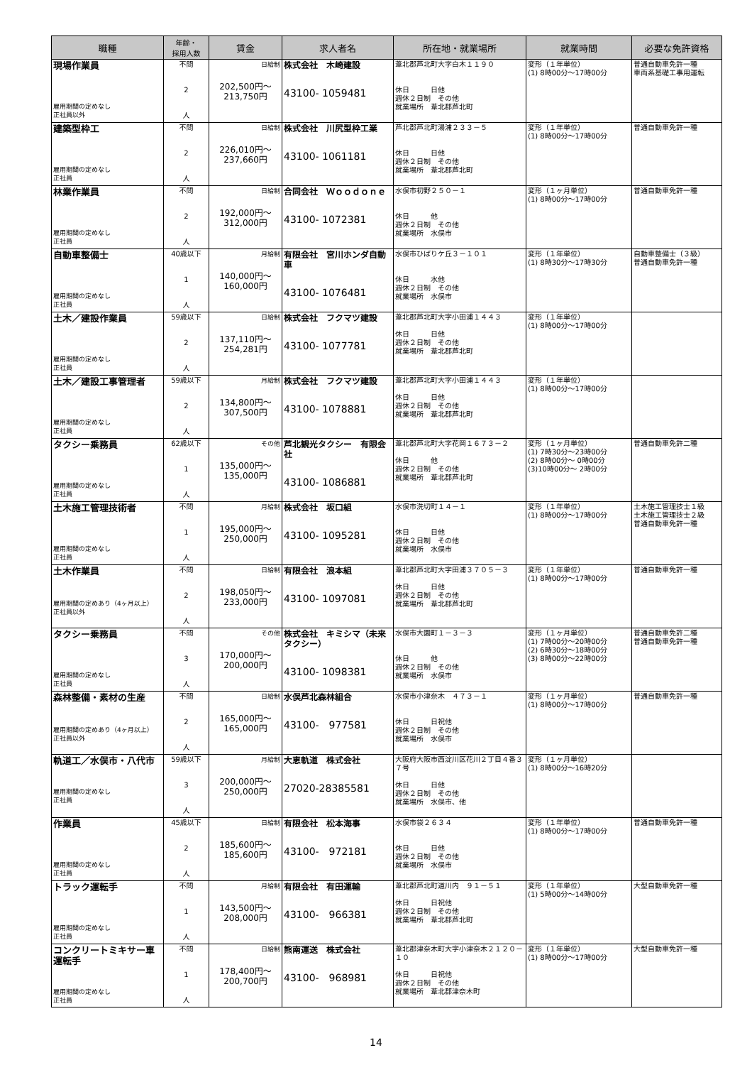| 職種 | 年齢・ 採用人数 | 賃金 | 求人者名 | 所在地・就業場所 | 就業時間 | 必要な免許資格 |
| --- | --- | --- | --- | --- | --- | --- |
| 現場作業員 雇用期間の定めなし 正社員以外 | 不問 2 人 | 日給制 202,500円～ 213,750円 | 株式会社 木崎建設 43100- 1059481 | 葦北郡芦北町大字白木１１９０ 休日 日他 週休２日制 その他 就業場所 葦北郡芦北町 | 変形（１年単位） (1) 8時00分～17時00分 | 普通自動車免許一種 車両系基礎工事用運転 |
| 建築型枠工 雇用期間の定めなし 正社員 | 不問 2 人 | 日給制 226,010円～ 237,660円 | 株式会社 川尻型枠工業 43100- 1061181 | 芦北郡芦北町湯浦２３３－５ 休日 日他 週休２日制 その他 就業場所 葦北郡芦北町 | 変形（１年単位） (1) 8時00分～17時00分 | 普通自動車免許一種 |
| 林業作業員 雇用期間の定めなし 正社員 | 不問 2 人 | 日給制 192,000円～ 312,000円 | 合同会社 Ｗｏｏｄｏｎｅ 43100- 1072381 | 水俣市初野２５０－１ 休日 他 週休２日制 その他 就業場所 水俣市 | 変形（１ヶ月単位） (1) 8時00分～17時00分 | 普通自動車免許一種 |
| 自動車整備士 雇用期間の定めなし 正社員 | 40歳以下 1 人 | 月給制 140,000円～ 160,000円 | 有限会社 宮川ホンダ自動車 43100- 1076481 | 水俣市ひばりケ丘３－１０１ 休日 水他 週休２日制 その他 就業場所 水俣市 | 変形（１年単位） (1) 8時30分～17時30分 | 自動車整備士（３級） 普通自動車免許一種 |
| 土木／建設作業員 雇用期間の定めなし 正社員 | 59歳以下 2 人 | 日給制 137,110円～ 254,281円 | 株式会社 フクマツ建設 43100- 1077781 | 葦北郡芦北町大字小田浦１４４３ 休日 日他 週休２日制 その他 就業場所 葦北郡芦北町 | 変形（１年単位） (1) 8時00分～17時00分 | |
| 土木／建設工事管理者 雇用期間の定めなし 正社員 | 59歳以下 2 人 | 月給制 134,800円～ 307,500円 | 株式会社 フクマツ建設 43100- 1078881 | 葦北郡芦北町大字小田浦１４４３ 休日 日他 週休２日制 その他 就業場所 葦北郡芦北町 | 変形（１年単位） (1) 8時00分～17時00分 | |
| タクシー乗務員 雇用期間の定めなし 正社員 | 62歳以下 1 人 | その他 135,000円～ 135,000円 | 芦北観光タクシー 有限会社 43100- 1086881 | 葦北郡芦北町大字花岡１６７３－２ 休日 他 週休２日制 その他 就業場所 葦北郡芦北町 | 変形（１ヶ月単位） (1) 7時30分～23時00分 (2) 8時00分～ 0時00分 (3)10時00分～ 2時00分 | 普通自動車免許二種 |
| 土木施工管理技術者 雇用期間の定めなし 正社員 | 不問 1 人 | 月給制 195,000円～ 250,000円 | 株式会社 坂口組 43100- 1095281 | 水俣市洗切町１４－１ 休日 日他 週休２日制 その他 就業場所 水俣市 | 変形（１年単位） (1) 8時00分～17時00分 | 土木施工管理技士１級 土木施工管理技士２級 普通自動車免許一種 |
| 土木作業員 雇用期間の定めあり（4ヶ月以上） 正社員以外 | 不問 2 人 | 日給制 198,050円～ 233,000円 | 有限会社 浪本組 43100- 1097081 | 葦北郡芦北町大字田浦３７０５－３ 休日 日他 週休２日制 その他 就業場所 葦北郡芦北町 | 変形（１年単位） (1) 8時00分～17時00分 | 普通自動車免許一種 |
| タクシー乗務員 雇用期間の定めなし 正社員 | 不問 3 人 | その他 170,000円～ 200,000円 | 株式会社 キミシマ（未来タクシー） 43100- 1098381 | 水俣市大園町１－３－３ 休日 他 週休２日制 その他 就業場所 水俣市 | 変形（１ヶ月単位） (1) 7時00分～20時00分 (2) 6時30分～18時00分 (3) 8時00分～22時00分 | 普通自動車免許二種 普通自動車免許一種 |
| 森林整備・素材の生産 雇用期間の定めあり（4ヶ月以上） 正社員以外 | 不問 2 人 | 日給制 165,000円～ 165,000円 | 水俣芦北森林組合 43100- 977581 | 水俣市小津奈木 ４７３－１ 休日 日祝他 週休２日制 その他 就業場所 水俣市 | 変形（１ヶ月単位） (1) 8時00分～17時00分 | 普通自動車免許一種 |
| 軌道工／水俣市・八代市 雇用期間の定めなし 正社員 | 59歳以下 3 人 | 月給制 200,000円～ 250,000円 | 大恵軌道 株式会社 27020-28385581 | 大阪府大阪市西淀川区花川２丁目４番３７号 休日 日他 週休２日制 その他 就業場所 水俣市、他 | 変形（１ヶ月単位） (1) 8時00分～16時20分 | |
| 作業員 雇用期間の定めなし 正社員 | 45歳以下 2 人 | 日給制 185,600円～ 185,600円 | 有限会社 松本海事 43100- 972181 | 水俣市袋２６３４ 休日 日他 週休２日制 その他 就業場所 水俣市 | 変形（１年単位） (1) 8時00分～17時00分 | 普通自動車免許一種 |
| トラック運転手 雇用期間の定めなし 正社員 | 不問 1 人 | 月給制 143,500円～ 208,000円 | 有限会社 有田運輸 43100- 966381 | 葦北郡芦北町道川内 ９１－５１ 休日 日祝他 週休２日制 その他 就業場所 葦北郡芦北町 | 変形（１年単位） (1) 5時00分～14時00分 | 大型自動車免許一種 |
| コンクリートミキサー車運転手 雇用期間の定めなし 正社員 | 不問 1 人 | 日給制 178,400円～ 200,700円 | 熊南運送 株式会社 43100- 968981 | 葦北郡津奈木町大字小津奈木２１２０－１０ 休日 日祝他 週休２日制 その他 就業場所 葦北郡津奈木町 | 変形（１年単位） (1) 8時00分～17時00分 | 大型自動車免許一種 |
14